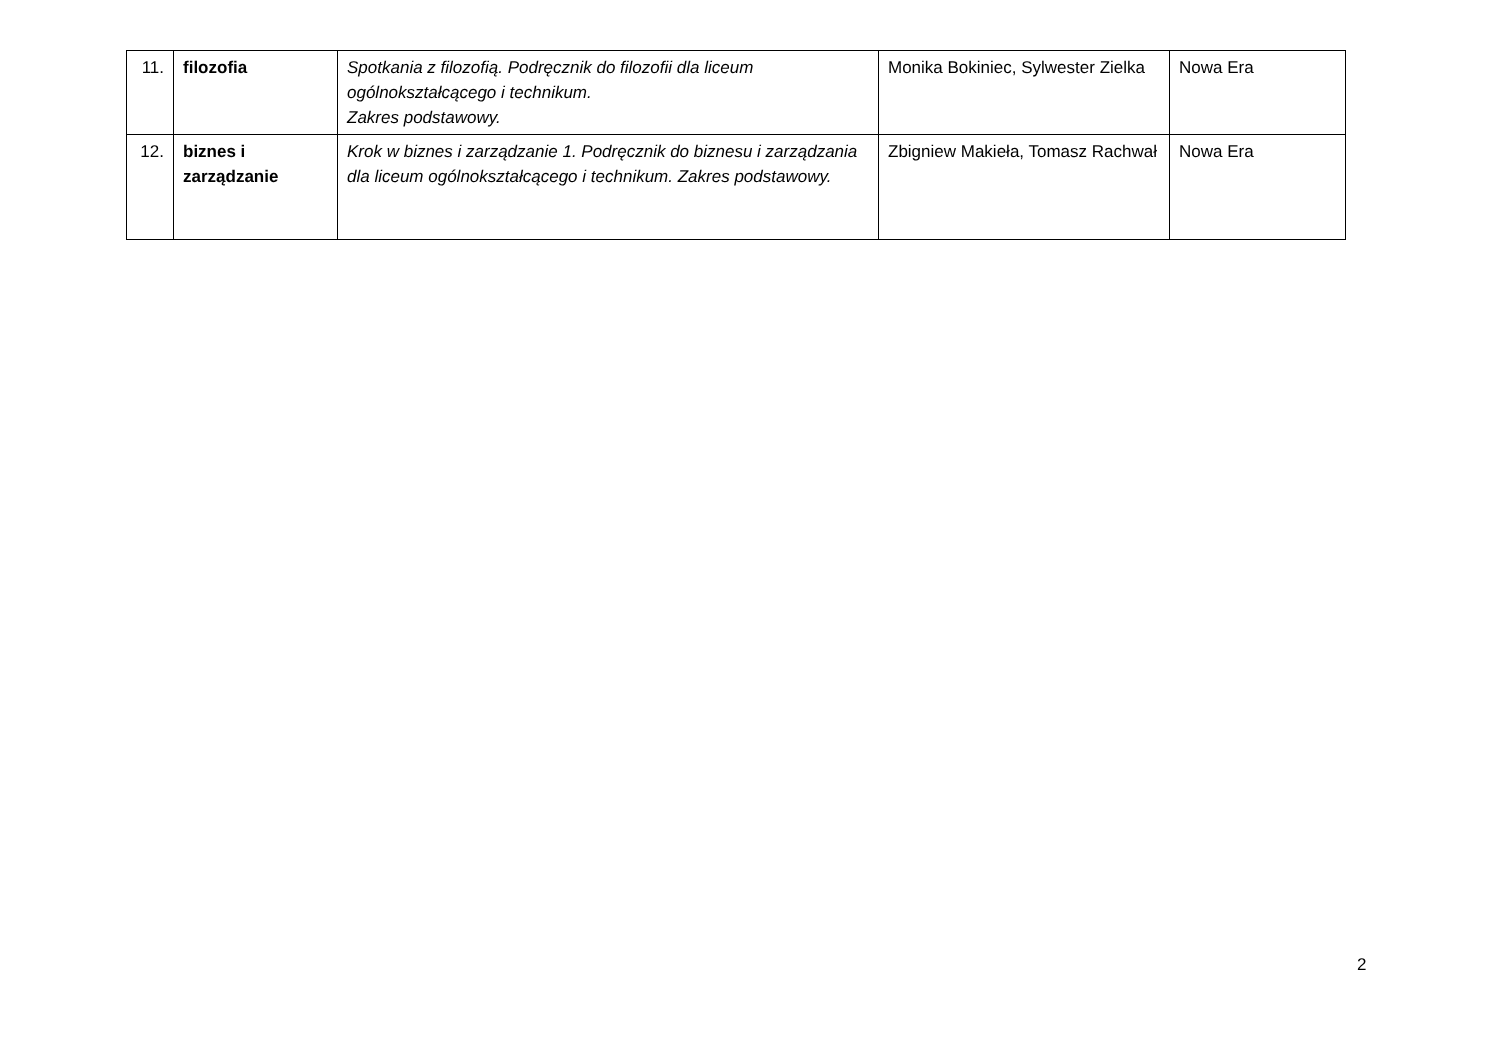| 11. | filozofia | Spotkania z filozofią. Podręcznik do filozofii dla liceum ogólnokształcącego i technikum. Zakres podstawowy. | Monika Bokiniec, Sylwester Zielka | Nowa Era |
| 12. | biznes i zarządzanie | Krok w biznes i zarządzanie 1. Podręcznik do biznesu i zarządzania dla liceum ogólnokształcącego i technikum. Zakres podstawowy. | Zbigniew Makieła, Tomasz Rachwał | Nowa Era |
2